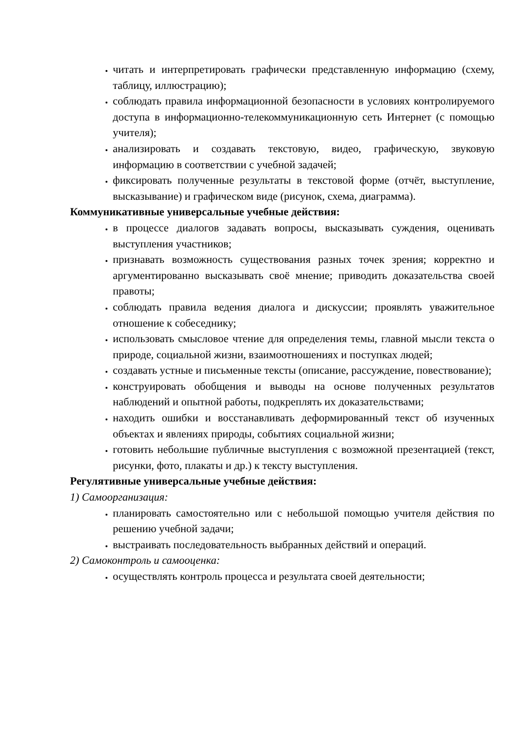читать и интерпретировать графически представленную информацию (схему, таблицу, иллюстрацию);
соблюдать правила информационной безопасности в условиях контролируемого доступа в информационно-телекоммуникационную сеть Интернет (с помощью учителя);
анализировать и создавать текстовую, видео, графическую, звуковую информацию в соответствии с учебной задачей;
фиксировать полученные результаты в текстовой форме (отчёт, выступление, высказывание) и графическом виде (рисунок, схема, диаграмма).
Коммуникативные универсальные учебные действия:
в процессе диалогов задавать вопросы, высказывать суждения, оценивать выступления участников;
признавать возможность существования разных точек зрения; корректно и аргументированно высказывать своё мнение; приводить доказательства своей правоты;
соблюдать правила ведения диалога и дискуссии; проявлять уважительное отношение к собеседнику;
использовать смысловое чтение для определения темы, главной мысли текста о природе, социальной жизни, взаимоотношениях и поступках людей;
создавать устные и письменные тексты (описание, рассуждение, повествование);
конструировать обобщения и выводы на основе полученных результатов наблюдений и опытной работы, подкреплять их доказательствами;
находить ошибки и восстанавливать деформированный текст об изученных объектах и явлениях природы, событиях социальной жизни;
готовить небольшие публичные выступления с возможной презентацией (текст, рисунки, фото, плакаты и др.) к тексту выступления.
Регулятивные универсальные учебные действия:
1) Самоорганизация:
планировать самостоятельно или с небольшой помощью учителя действия по решению учебной задачи;
выстраивать последовательность выбранных действий и операций.
2) Самоконтроль и самооценка:
осуществлять контроль процесса и результата своей деятельности;